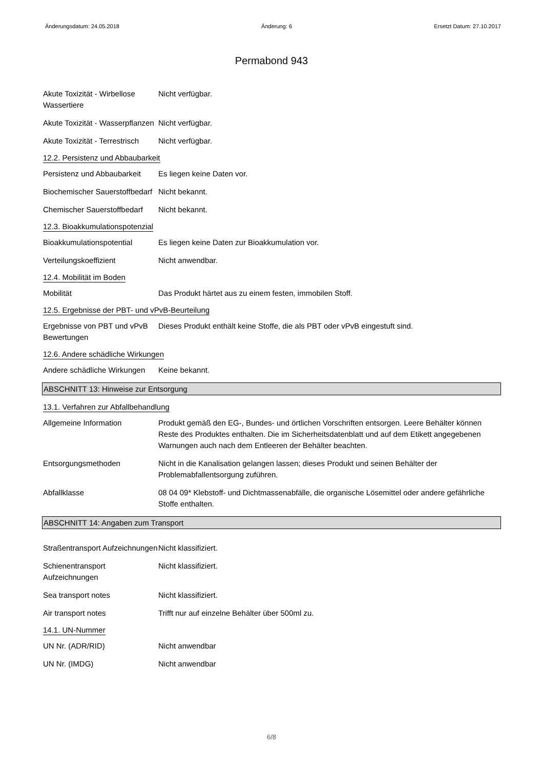Änderungsdatum: 24.05.2018 Änderung: 6 Ersetzt Datum: 27.10.2017
Permabond 943
Akute Toxizität - Wirbellose Wassertiere
Nicht verfügbar.
Akute Toxizität - Wasserpflanzen
Nicht verfügbar.
Akute Toxizität - Terrestrisch
Nicht verfügbar.
12.2. Persistenz und Abbaubarkeit
Persistenz und Abbaubarkeit
Es liegen keine Daten vor.
Biochemischer Sauerstoffbedarf
Nicht bekannt.
Chemischer Sauerstoffbedarf
Nicht bekannt.
12.3. Bioakkumulationspotenzial
Bioakkumulationspotential Es liegen keine Daten zur Bioakkumulation vor.
Verteilungskoeffizient Nicht anwendbar.
12.4. Mobilität im Boden
Mobilität Das Produkt härtet aus zu einem festen, immobilen Stoff.
12.5. Ergebnisse der PBT- und vPvB-Beurteilung
Ergebnisse von PBT und vPvB Bewertungen
Dieses Produkt enthält keine Stoffe, die als PBT oder vPvB eingestuft sind.
12.6. Andere schädliche Wirkungen
Andere schädliche Wirkungen
Keine bekannt.
ABSCHNITT 13: Hinweise zur Entsorgung
13.1. Verfahren zur Abfallbehandlung
Allgemeine Information Produkt gemäß den EG-, Bundes- und örtlichen Vorschriften entsorgen. Leere Behälter können Reste des Produktes enthalten. Die im Sicherheitsdatenblatt und auf dem Etikett angegebenen Warnungen auch nach dem Entleeren der Behälter beachten.
Entsorgungsmethoden Nicht in die Kanalisation gelangen lassen; dieses Produkt und seinen Behälter der Problemabfallentsorgung zuführen.
Abfallklasse 08 04 09* Klebstoff- und Dichtmassenabfälle, die organische Lösemittel oder andere gefährliche Stoffe enthalten.
ABSCHNITT 14: Angaben zum Transport
Straßentransport Aufzeichnungen
Nicht klassifiziert.
Schienentransport Aufzeichnungen
Nicht klassifiziert.
Sea transport notes Nicht klassifiziert.
Air transport notes Trifft nur auf einzelne Behälter über 500ml zu.
14.1. UN-Nummer
UN Nr. (ADR/RID) Nicht anwendbar
UN Nr. (IMDG) Nicht anwendbar
6/8